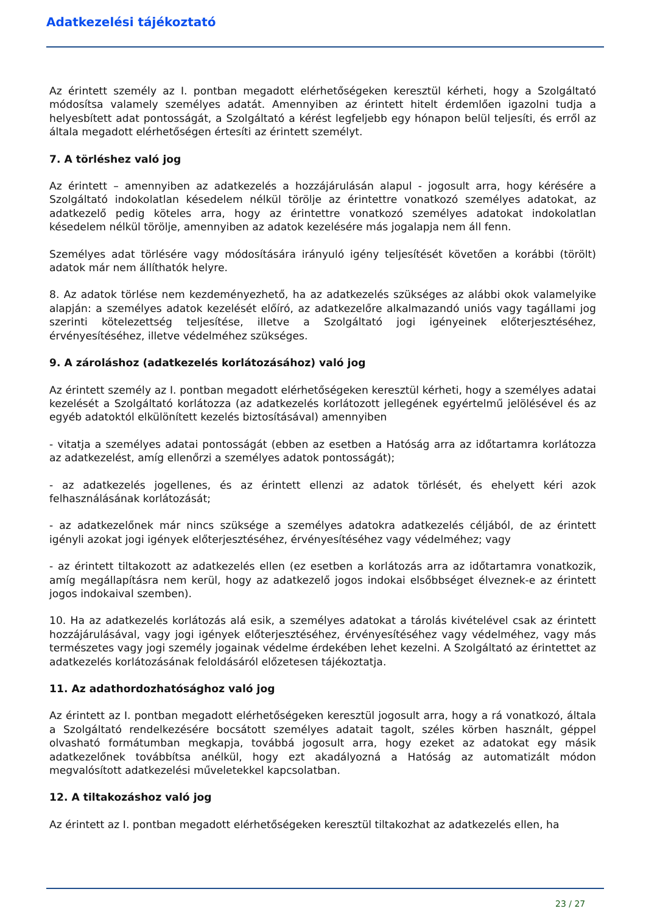Adatkezelési tájékoztató
Az érintett személy az I. pontban megadott elérhetőségeken keresztül kérheti, hogy a Szolgáltató módosítsa valamely személyes adatát. Amennyiben az érintett hitelt érdemlően igazolni tudja a helyesbített adat pontosságát, a Szolgáltató a kérést legfeljebb egy hónapon belül teljesíti, és erről az általa megadott elérhetőségen értesíti az érintett személyt.
7. A törléshez való jog
Az érintett – amennyiben az adatkezelés a hozzájárulásán alapul - jogosult arra, hogy kérésére a Szolgáltató indokolatlan késedelem nélkül törölje az érintettre vonatkozó személyes adatokat, az adatkezelő pedig köteles arra, hogy az érintettre vonatkozó személyes adatokat indokolatlan késedelem nélkül törölje, amennyiben az adatok kezelésére más jogalapja nem áll fenn.
Személyes adat törlésére vagy módosítására irányuló igény teljesítését követően a korábbi (törölt) adatok már nem állíthatók helyre.
8. Az adatok törlése nem kezdeményezhető, ha az adatkezelés szükséges az alábbi okok valamelyike alapján: a személyes adatok kezelését előíró, az adatkezelőre alkalmazandó uniós vagy tagállami jog szerinti kötelezettség teljesítése, illetve a Szolgáltató jogi igényeinek előterjesztéséhez, érvényesítéséhez, illetve védelméhez szükséges.
9. A zároláshoz (adatkezelés korlátozásához) való jog
Az érintett személy az I. pontban megadott elérhetőségeken keresztül kérheti, hogy a személyes adatai kezelését a Szolgáltató korlátozza (az adatkezelés korlátozott jellegének egyértelmű jelölésével és az egyéb adatoktól elkülönített kezelés biztosításával) amennyiben
- vitatja a személyes adatai pontosságát (ebben az esetben a Hatóság arra az időtartamra korlátozza az adatkezelést, amíg ellenőrzi a személyes adatok pontosságát);
- az adatkezelés jogellenes, és az érintett ellenzi az adatok törlését, és ehelyett kéri azok felhasználásának korlátozását;
- az adatkezelőnek már nincs szüksége a személyes adatokra adatkezelés céljából, de az érintett igényli azokat jogi igények előterjesztéséhez, érvényesítéséhez vagy védelméhez; vagy
- az érintett tiltakozott az adatkezelés ellen (ez esetben a korlátozás arra az időtartamra vonatkozik, amíg megállapításra nem kerül, hogy az adatkezelő jogos indokai elsőbbséget élveznek-e az érintett jogos indokaival szemben).
10. Ha az adatkezelés korlátozás alá esik, a személyes adatokat a tárolás kivételével csak az érintett hozzájárulásával, vagy jogi igények előterjesztéséhez, érvényesítéséhez vagy védelméhez, vagy más természetes vagy jogi személy jogainak védelme érdekében lehet kezelni. A Szolgáltató az érintettet az adatkezelés korlátozásának feloldásáról előzetesen tájékoztatja.
11. Az adathordozhatósághoz való jog
Az érintett az I. pontban megadott elérhetőségeken keresztül jogosult arra, hogy a rá vonatkozó, általa a Szolgáltató rendelkezésére bocsátott személyes adatait tagolt, széles körben használt, géppel olvasható formátumban megkapja, továbbá jogosult arra, hogy ezeket az adatokat egy másik adatkezelőnek továbbítsa anélkül, hogy ezt akadályozná a Hatóság az automatizált módon megvalósított adatkezelési műveletekkel kapcsolatban.
12. A tiltakozáshoz való jog
Az érintett az I. pontban megadott elérhetőségeken keresztül tiltakozhat az adatkezelés ellen, ha
23 / 27